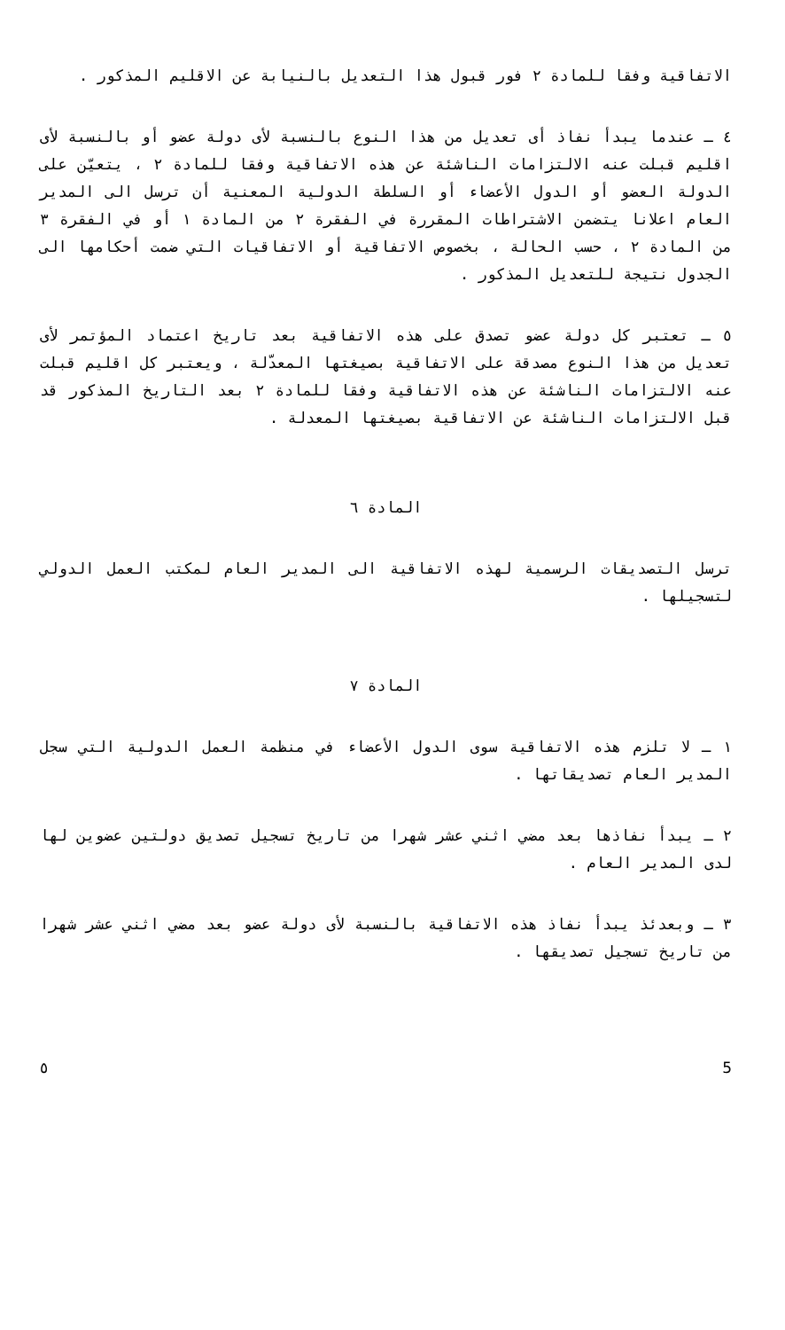الاتفاقية وفقا للمادة ٢ فور قبول هذا التعديل بالنيابة عن الاقليم المذكور .
٤ ـ عندما يبدأ نفاذ أى تعديل من هذا النوع بالنسبة لأى دولة عضو أو بالنسبة لأى اقليم قبلت عنه الالتزامات الناشئة عن هذه الاتفاقية وفقا للمادة ٢ ، يتعيّن على الدولة العضو أو الدول الأعضاء أو السلطة الدولية المعنية أن ترسل الى المدير العام اعلانا يتضمن الاشتراطات المقررة في الفقرة ٢ من المادة ١ أو في الفقرة ٣ من المادة ٢ ، حسب الحالة ، بخصوص الاتفاقية أو الاتفاقيات التي ضمت أحكامها الى الجدول نتيجة للتعديل المذكور .
٥ ـ تعتبر كل دولة عضو تصدق على هذه الاتفاقية بعد تاريخ اعتماد المؤتمر لأى تعديل من هذا النوع مصدقة على الاتفاقية بصيغتها المعدّلة ، ويعتبر كل اقليم قبلت عنه الالتزامات الناشئة عن هذه الاتفاقية وفقا للمادة ٢ بعد التاريخ المذكور قد قبل الالتزامات الناشئة عن الاتفاقية بصيغتها المعدلة .
المادة ٦
ترسل التصديقات الرسمية لهذه الاتفاقية الى المدير العام لمكتب العمل الدولي لتسجيلها .
المادة ٧
١ ـ لا تلزم هذه الاتفاقية سوى الدول الأعضاء في منظمة العمل الدولية التي سجل المدير العام تصديقاتها .
٢ ـ يبدأ نفاذها بعد مضي اثني عشر شهرا من تاريخ تسجيل تصديق دولتين عضوين لها لدى المدير العام .
٣ ـ وبعدئذ يبدأ نفاذ هذه الاتفاقية بالنسبة لأى دولة عضو بعد مضي اثني عشر شهرا من تاريخ تسجيل تصديقها .
٥ 5